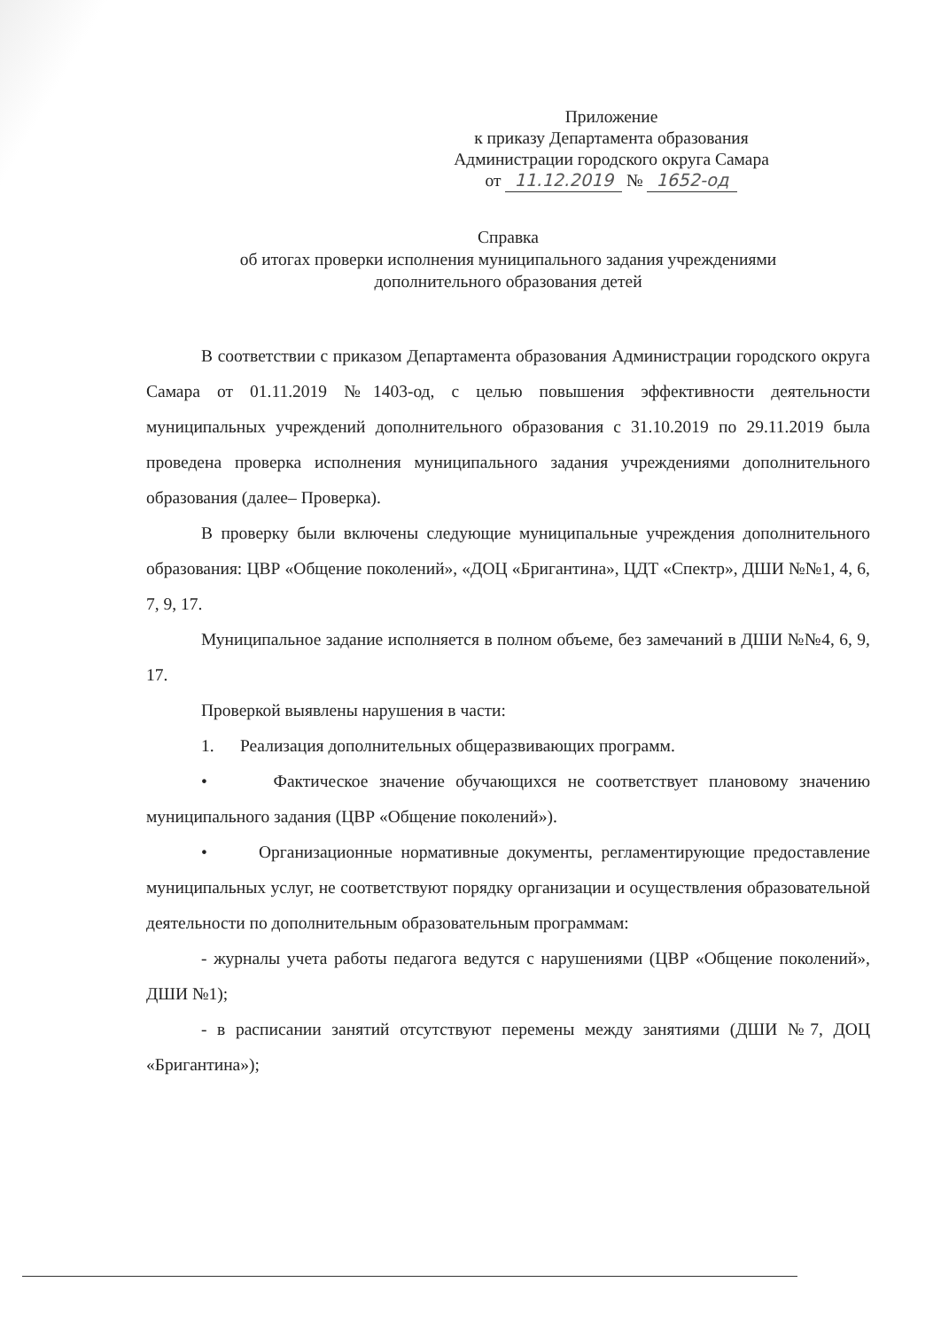Приложение
к приказу Департамента образования
Администрации городского округа Самара
от 11.12.2019 № 1652-од
Справка
об итогах проверки исполнения муниципального задания учреждениями
дополнительного образования детей
В соответствии с приказом Департамента образования Администрации городского округа Самара от 01.11.2019 №1403-од, с целью повышения эффективности деятельности муниципальных учреждений дополнительного образования с 31.10.2019 по 29.11.2019 была проведена проверка исполнения муниципального задания учреждениями дополнительного образования (далее– Проверка).
В проверку были включены следующие муниципальные учреждения дополнительного образования: ЦВР «Общение поколений», «ДОЦ «Бригантина», ЦДТ «Спектр», ДШИ №№1, 4, 6, 7, 9, 17.
Муниципальное задание исполняется в полном объеме, без замечаний в ДШИ №№4, 6, 9, 17.
Проверкой выявлены нарушения в части:
1. Реализация дополнительных общеразвивающих программ.
• Фактическое значение обучающихся не соответствует плановому значению муниципального задания (ЦВР «Общение поколений»).
• Организационные нормативные документы, регламентирующие предоставление муниципальных услуг, не соответствуют порядку организации и осуществления образовательной деятельности по дополнительным образовательным программам:
- журналы учета работы педагога ведутся с нарушениями (ЦВР «Общение поколений», ДШИ №1);
- в расписании занятий отсутствуют перемены между занятиями (ДШИ №7, ДОЦ «Бригантина»);